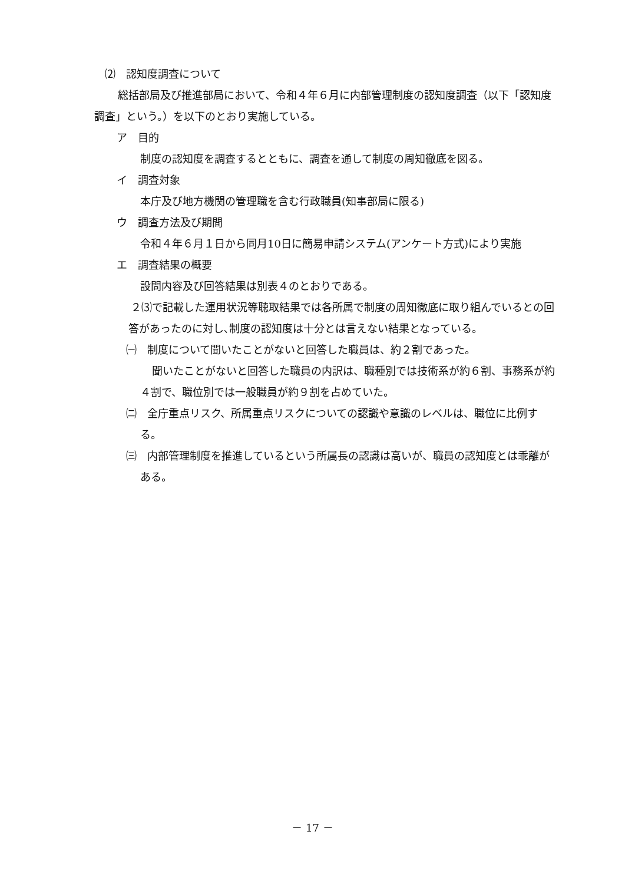⑵　認知度調査について
　総括部局及び推進部局において、令和４年６月に内部管理制度の認知度調査（以下「認知度調査」という。）を以下のとおり実施している。
ア　目的
制度の認知度を調査するとともに、調査を通して制度の周知徹底を図る。
イ　調査対象
本庁及び地方機関の管理職を含む行政職員(知事部局に限る)
ウ　調査方法及び期間
令和４年６月１日から同月10日に簡易申請システム(アンケート方式)により実施
エ　調査結果の概要
設問内容及び回答結果は別表４のとおりである。
２⑶で記載した運用状況等聴取結果では各所属で制度の周知徹底に取り組んでいるとの回答があったのに対し､制度の認知度は十分とは言えない結果となっている。
㈠　制度について聞いたことがないと回答した職員は、約２割であった。
聞いたことがないと回答した職員の内訳は、職種別では技術系が約６割、事務系が約４割で、職位別では一般職員が約９割を占めていた。
㈡　全庁重点リスク、所属重点リスクについての認識や意識のレベルは、職位に比例する。
㈢　内部管理制度を推進しているという所属長の認識は高いが、職員の認知度とは乖離がある。
－ 17 －